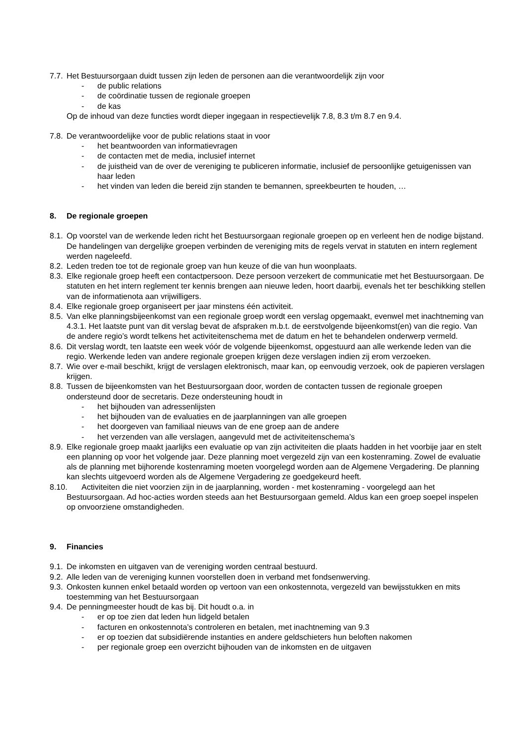7.7. Het Bestuursorgaan duidt tussen zijn leden de personen aan die verantwoordelijk zijn voor
- de public relations
- de coördinatie tussen de regionale groepen
- de kas
Op de inhoud van deze functies wordt dieper ingegaan in respectievelijk 7.8, 8.3 t/m 8.7 en 9.4.
7.8. De verantwoordelijke voor de public relations staat in voor
- het beantwoorden van informatievragen
- de contacten met de media, inclusief internet
- de juistheid van de over de vereniging te publiceren informatie, inclusief de persoonlijke getuigenissen van haar leden
- het vinden van leden die bereid zijn standen te bemannen, spreekbeurten te houden, …
8. De regionale groepen
8.1. Op voorstel van de werkende leden richt het Bestuursorgaan regionale groepen op en verleent hen de nodige bijstand. De handelingen van dergelijke groepen verbinden de vereniging mits de regels vervat in statuten en intern reglement werden nageleefd.
8.2. Leden treden toe tot de regionale groep van hun keuze of die van hun woonplaats.
8.3. Elke regionale groep heeft een contactpersoon. Deze persoon verzekert de communicatie met het Bestuursorgaan. De statuten en het intern reglement ter kennis brengen aan nieuwe leden, hoort daarbij, evenals het ter beschikking stellen van de informatienota aan vrijwilligers.
8.4. Elke regionale groep organiseert per jaar minstens één activiteit.
8.5. Van elke planningsbijeenkomst van een regionale groep wordt een verslag opgemaakt, evenwel met inachtneming van 4.3.1. Het laatste punt van dit verslag bevat de afspraken m.b.t. de eerstvolgende bijeenkomst(en) van die regio. Van de andere regio’s wordt telkens het activiteitenschema met de datum en het te behandelen onderwerp vermeld.
8.6. Dit verslag wordt, ten laatste een week vóór de volgende bijeenkomst, opgestuurd aan alle werkende leden van die regio. Werkende leden van andere regionale groepen krijgen deze verslagen indien zij erom verzoeken.
8.7. Wie over e-mail beschikt, krijgt de verslagen elektronisch, maar kan, op eenvoudig verzoek, ook de papieren verslagen krijgen.
8.8. Tussen de bijeenkomsten van het Bestuursorgaan door, worden de contacten tussen de regionale groepen ondersteund door de secretaris. Deze ondersteuning houdt in
- het bijhouden van adressenlijsten
- het bijhouden van de evaluaties en de jaarplanningen van alle groepen
- het doorgeven van familiaal nieuws van de ene groep aan de andere
- het verzenden van alle verslagen, aangevuld met de activiteitenschema’s
8.9. Elke regionale groep maakt jaarlijks een evaluatie op van zijn activiteiten die plaats hadden in het voorbije jaar en stelt een planning op voor het volgende jaar. Deze planning moet vergezeld zijn van een kostenraming. Zowel de evaluatie als de planning met bijhorende kostenraming moeten voorgelegd worden aan de Algemene Vergadering. De planning kan slechts uitgevoerd worden als de Algemene Vergadering ze goedgekeurd heeft.
8.10. Activiteiten die niet voorzien zijn in de jaarplanning, worden - met kostenraming - voorgelegd aan het Bestuursorgaan. Ad hoc-acties worden steeds aan het Bestuursorgaan gemeld. Aldus kan een groep soepel inspelen op onvoorziene omstandigheden.
9. Financies
9.1. De inkomsten en uitgaven van de vereniging worden centraal bestuurd.
9.2. Alle leden van de vereniging kunnen voorstellen doen in verband met fondsenwerving.
9.3. Onkosten kunnen enkel betaald worden op vertoon van een onkostennota, vergezeld van bewijsstukken en mits toestemming van het Bestuursorgaan
9.4. De penningmeester houdt de kas bij. Dit houdt o.a. in
- er op toe zien dat leden hun lidgeld betalen
- facturen en onkostennota’s controleren en betalen, met inachtneming van 9.3
- er op toezien dat subsidiërende instanties en andere geldschieters hun beloften nakomen
- per regionale groep een overzicht bijhouden van de inkomsten en de uitgaven